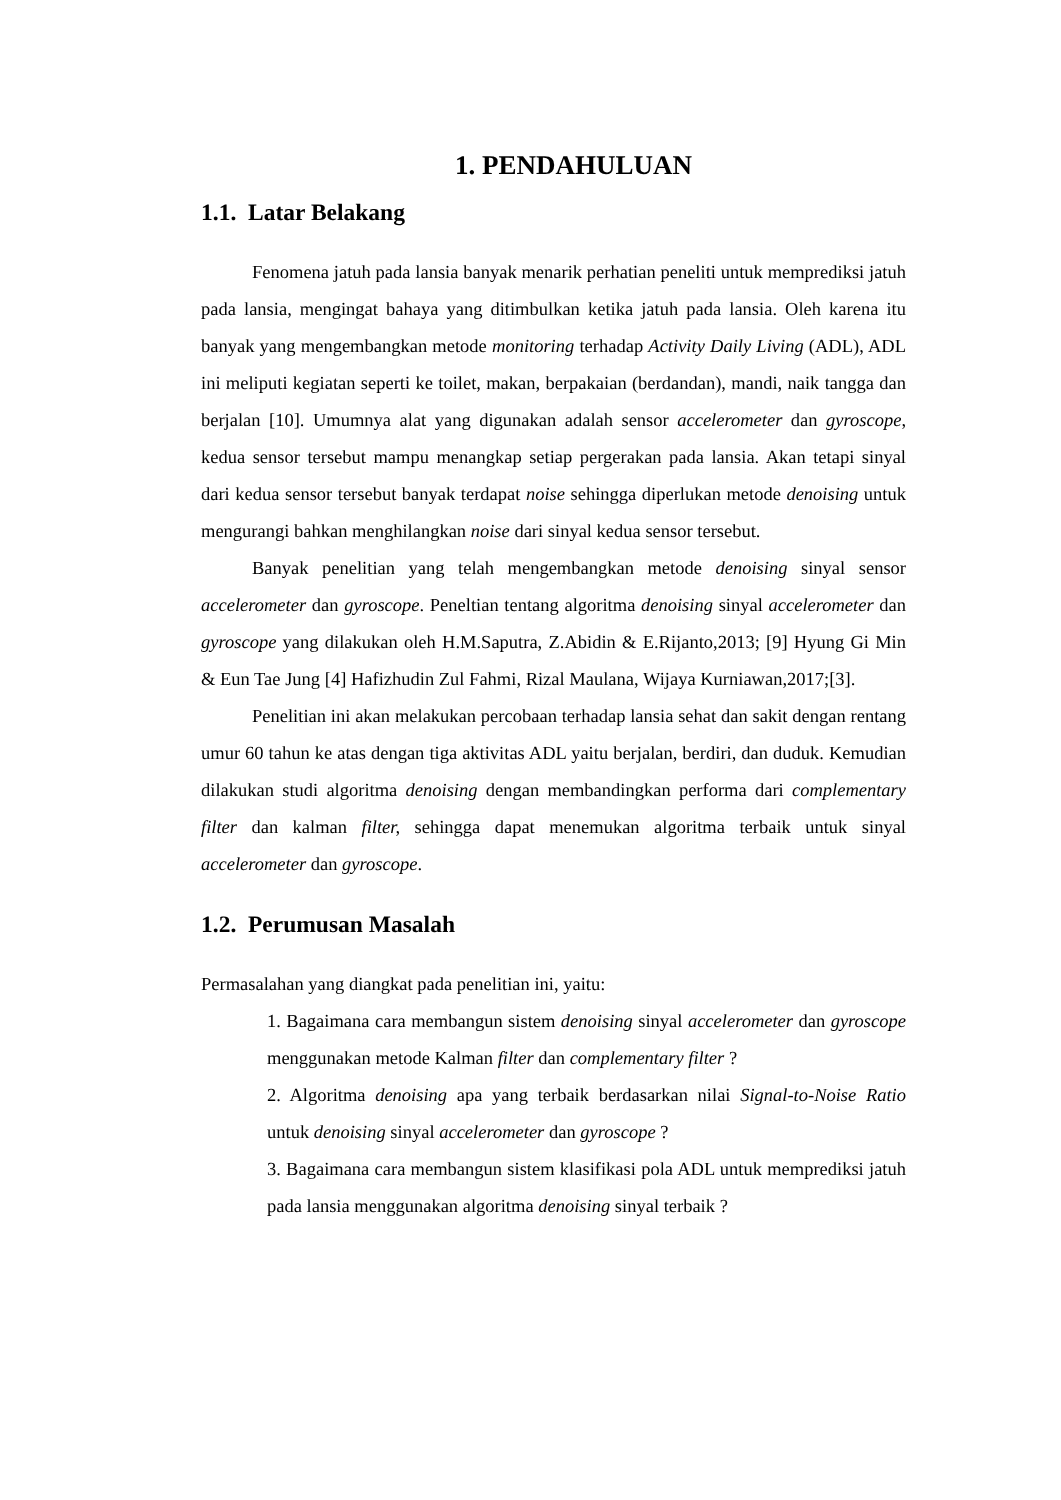1. PENDAHULUAN
1.1. Latar Belakang
Fenomena jatuh pada lansia banyak menarik perhatian peneliti untuk memprediksi jatuh pada lansia, mengingat bahaya yang ditimbulkan ketika jatuh pada lansia. Oleh karena itu banyak yang mengembangkan metode monitoring terhadap Activity Daily Living (ADL), ADL ini meliputi kegiatan seperti ke toilet, makan, berpakaian (berdandan), mandi, naik tangga dan berjalan [10]. Umumnya alat yang digunakan adalah sensor accelerometer dan gyroscope, kedua sensor tersebut mampu menangkap setiap pergerakan pada lansia. Akan tetapi sinyal dari kedua sensor tersebut banyak terdapat noise sehingga diperlukan metode denoising untuk mengurangi bahkan menghilangkan noise dari sinyal kedua sensor tersebut.
Banyak penelitian yang telah mengembangkan metode denoising sinyal sensor accelerometer dan gyroscope. Peneltian tentang algoritma denoising sinyal accelerometer dan gyroscope yang dilakukan oleh H.M.Saputra, Z.Abidin & E.Rijanto,2013; [9] Hyung Gi Min & Eun Tae Jung [4] Hafizhudin Zul Fahmi, Rizal Maulana, Wijaya Kurniawan,2017;[3].
Penelitian ini akan melakukan percobaan terhadap lansia sehat dan sakit dengan rentang umur 60 tahun ke atas dengan tiga aktivitas ADL yaitu berjalan, berdiri, dan duduk. Kemudian dilakukan studi algoritma denoising dengan membandingkan performa dari complementary filter dan kalman filter, sehingga dapat menemukan algoritma terbaik untuk sinyal accelerometer dan gyroscope.
1.2. Perumusan Masalah
Permasalahan yang diangkat pada penelitian ini, yaitu:
1. Bagaimana cara membangun sistem denoising sinyal accelerometer dan gyroscope menggunakan metode Kalman filter dan complementary filter ?
2. Algoritma denoising apa yang terbaik berdasarkan nilai Signal-to-Noise Ratio untuk denoising sinyal accelerometer dan gyroscope ?
3. Bagaimana cara membangun sistem klasifikasi pola ADL untuk memprediksi jatuh pada lansia menggunakan algoritma denoising sinyal terbaik ?